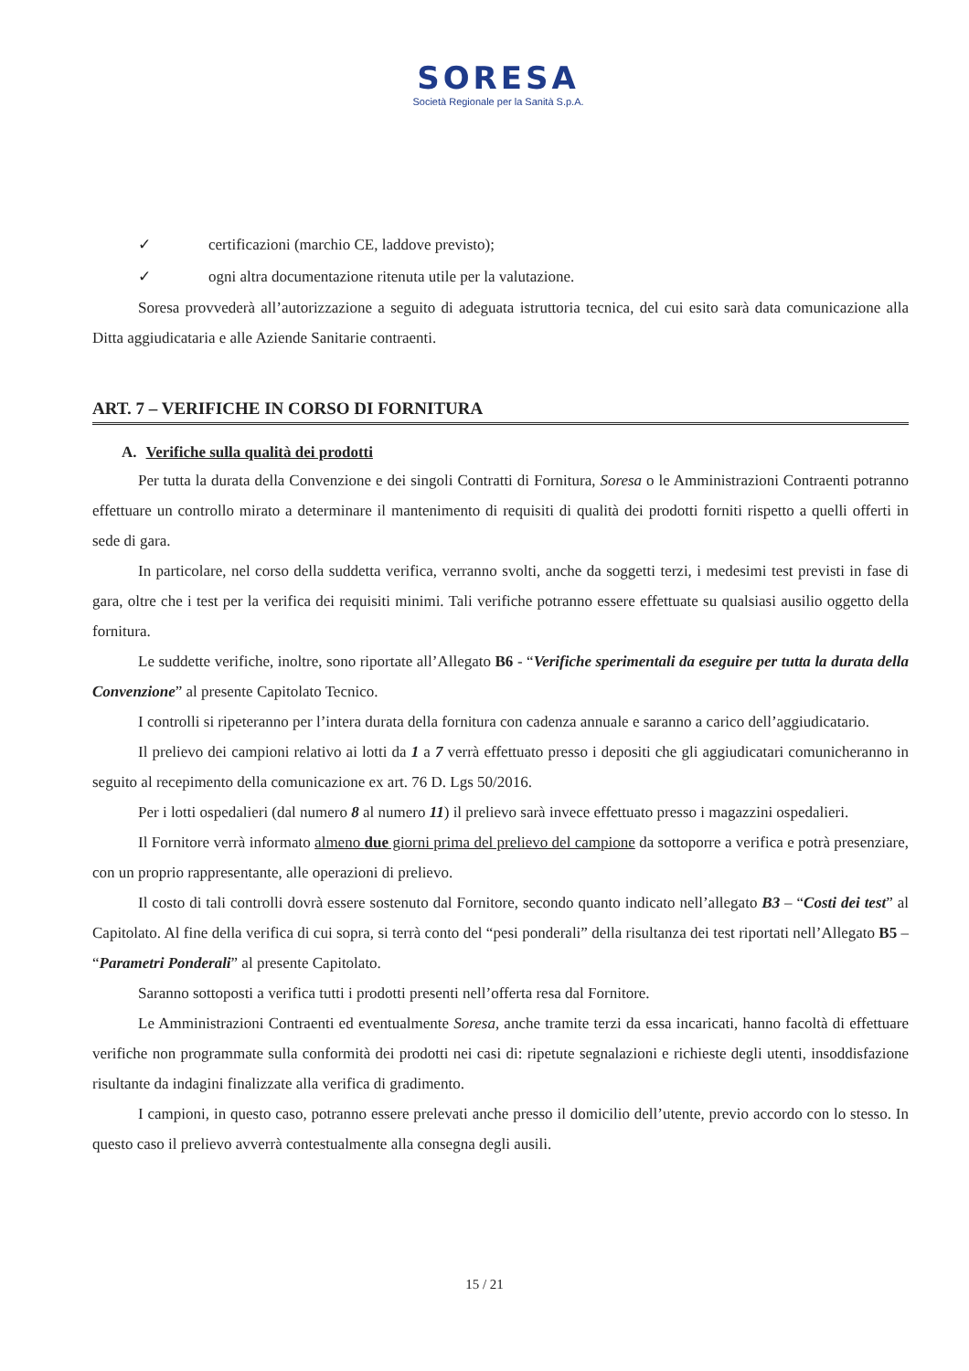SORESA
Società Regionale per la Sanità S.p.A.
✓ certificazioni (marchio CE, laddove previsto);
✓ ogni altra documentazione ritenuta utile per la valutazione.
Soresa provvederà all’autorizzazione a seguito di adeguata istruttoria tecnica, del cui esito sarà data comunicazione alla Ditta aggiudicataria e alle Aziende Sanitarie contraenti.
ART. 7 – VERIFICHE IN CORSO DI FORNITURA
A. Verifiche sulla qualità dei prodotti
Per tutta la durata della Convenzione e dei singoli Contratti di Fornitura, Soresa o le Amministrazioni Contraenti potranno effettuare un controllo mirato a determinare il mantenimento di requisiti di qualità dei prodotti forniti rispetto a quelli offerti in sede di gara.
In particolare, nel corso della suddetta verifica, verranno svolti, anche da soggetti terzi, i medesimi test previsti in fase di gara, oltre che i test per la verifica dei requisiti minimi. Tali verifiche potranno essere effettuate su qualsiasi ausilio oggetto della fornitura.
Le suddette verifiche, inoltre, sono riportate all’Allegato B6 - “Verifiche sperimentali da eseguire per tutta la durata della Convenzione” al presente Capitolato Tecnico.
I controlli si ripeteranno per l’intera durata della fornitura con cadenza annuale e saranno a carico dell’aggiudicatario.
Il prelievo dei campioni relativo ai lotti da 1 a 7 verrà effettuato presso i depositi che gli aggiudicatari comunicheranno in seguito al recepimento della comunicazione ex art. 76 D. Lgs 50/2016.
Per i lotti ospedalieri (dal numero 8 al numero 11) il prelievo sarà invece effettuato presso i magazzini ospedalieri.
Il Fornitore verrà informato almeno due giorni prima del prelievo del campione da sottoporre a verifica e potrà presenziare, con un proprio rappresentante, alle operazioni di prelievo.
Il costo di tali controlli dovrà essere sostenuto dal Fornitore, secondo quanto indicato nell’allegato B3 – “Costi dei test” al Capitolato. Al fine della verifica di cui sopra, si terrà conto del “pesi ponderali” della risultanza dei test riportati nell’Allegato B5 – “Parametri Ponderali” al presente Capitolato.
Saranno sottoposti a verifica tutti i prodotti presenti nell’offerta resa dal Fornitore.
Le Amministrazioni Contraenti ed eventualmente Soresa, anche tramite terzi da essa incaricati, hanno facoltà di effettuare verifiche non programmate sulla conformità dei prodotti nei casi di: ripetute segnalazioni e richieste degli utenti, insoddisfazione risultante da indagini finalizzate alla verifica di gradimento.
I campioni, in questo caso, potranno essere prelevati anche presso il domicilio dell’utente, previo accordo con lo stesso. In questo caso il prelievo avverrà contestualmente alla consegna degli ausili.
15 / 21